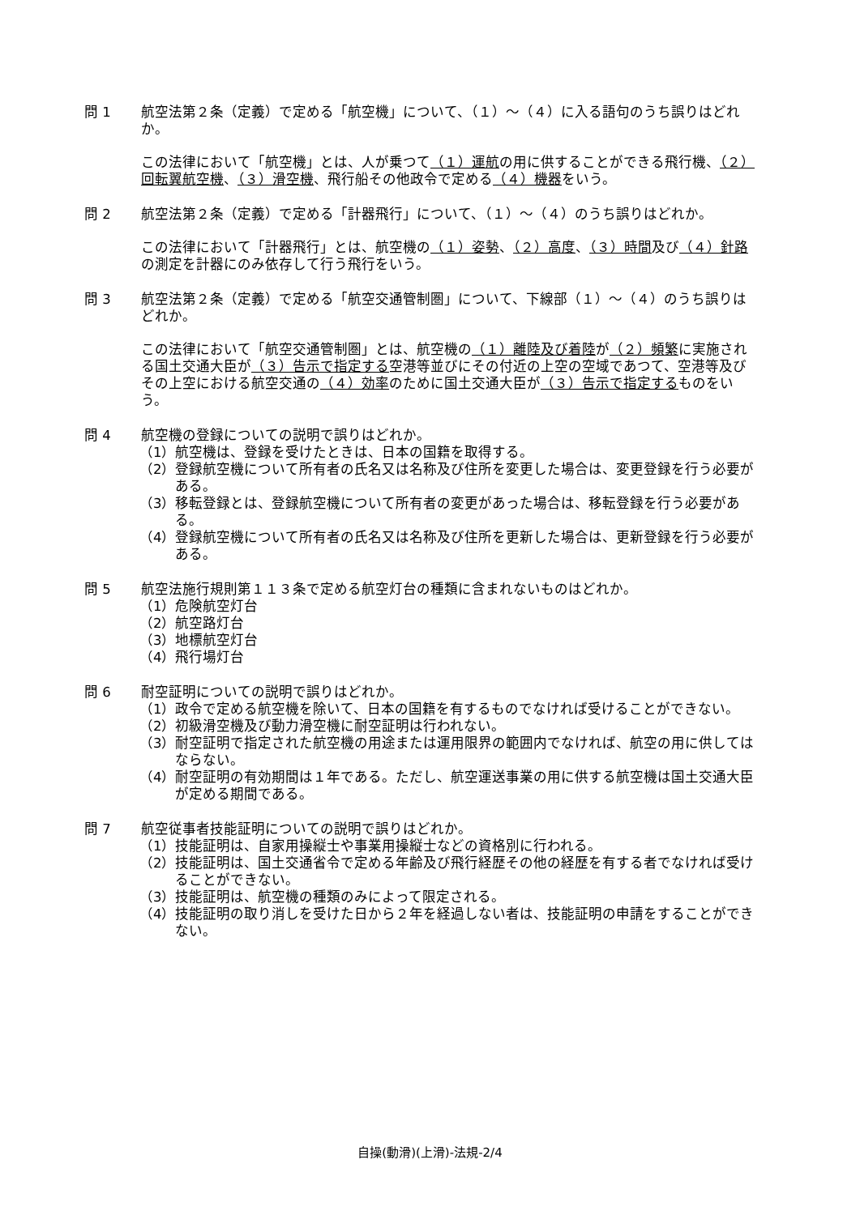問 1 航空法第２条（定義）で定める「航空機」について、（１）～（４）に入る語句のうち誤りはどれか。
この法律において「航空機」とは、人が乗つて（１）運航の用に供することができる飛行機、（２）回転翼航空機、（３）滑空機、飛行船その他政令で定める（４）機器をいう。
問 2 航空法第２条（定義）で定める「計器飛行」について、（１）～（４）のうち誤りはどれか。
この法律において「計器飛行」とは、航空機の（１）姿勢、（２）高度、（３）時間及び（４）針路の測定を計器にのみ依存して行う飛行をいう。
問 3 航空法第２条（定義）で定める「航空交通管制圏」について、下線部（１）～（４）のうち誤りはどれか。
この法律において「航空交通管制圏」とは、航空機の（１）離陸及び着陸が（２）頻繁に実施される国土交通大臣が（３）告示で指定する空港等並びにその付近の上空の空域であつて、空港等及びその上空における航空交通の（４）効率のために国土交通大臣が（３）告示で指定するものをいう。
問 4 航空機の登録についての説明で誤りはどれか。
（1） 航空機は、登録を受けたときは、日本の国籍を取得する。
（2） 登録航空機について所有者の氏名又は名称及び住所を変更した場合は、変更登録を行う必要がある。
（3） 移転登録とは、登録航空機について所有者の変更があった場合は、移転登録を行う必要がある。
（4） 登録航空機について所有者の氏名又は名称及び住所を更新した場合は、更新登録を行う必要がある。
問 5 航空法施行規則第１１３条で定める航空灯台の種類に含まれないものはどれか。
（1） 危険航空灯台
（2） 航空路灯台
（3） 地標航空灯台
（4） 飛行場灯台
問 6 耐空証明についての説明で誤りはどれか。
（1） 政令で定める航空機を除いて、日本の国籍を有するものでなければ受けることができない。
（2） 初級滑空機及び動力滑空機に耐空証明は行われない。
（3） 耐空証明で指定された航空機の用途または運用限界の範囲内でなければ、航空の用に供してはならない。
（4） 耐空証明の有効期間は１年である。ただし、航空運送事業の用に供する航空機は国土交通大臣が定める期間である。
問 7 航空従事者技能証明についての説明で誤りはどれか。
（1） 技能証明は、自家用操縦士や事業用操縦士などの資格別に行われる。
（2） 技能証明は、国土交通省令で定める年齢及び飛行経歴その他の経歴を有する者でなければ受けることができない。
（3） 技能証明は、航空機の種類のみによって限定される。
（4） 技能証明の取り消しを受けた日から２年を経過しない者は、技能証明の申請をすることができない。
自操(動滑)(上滑)-法規-2/4